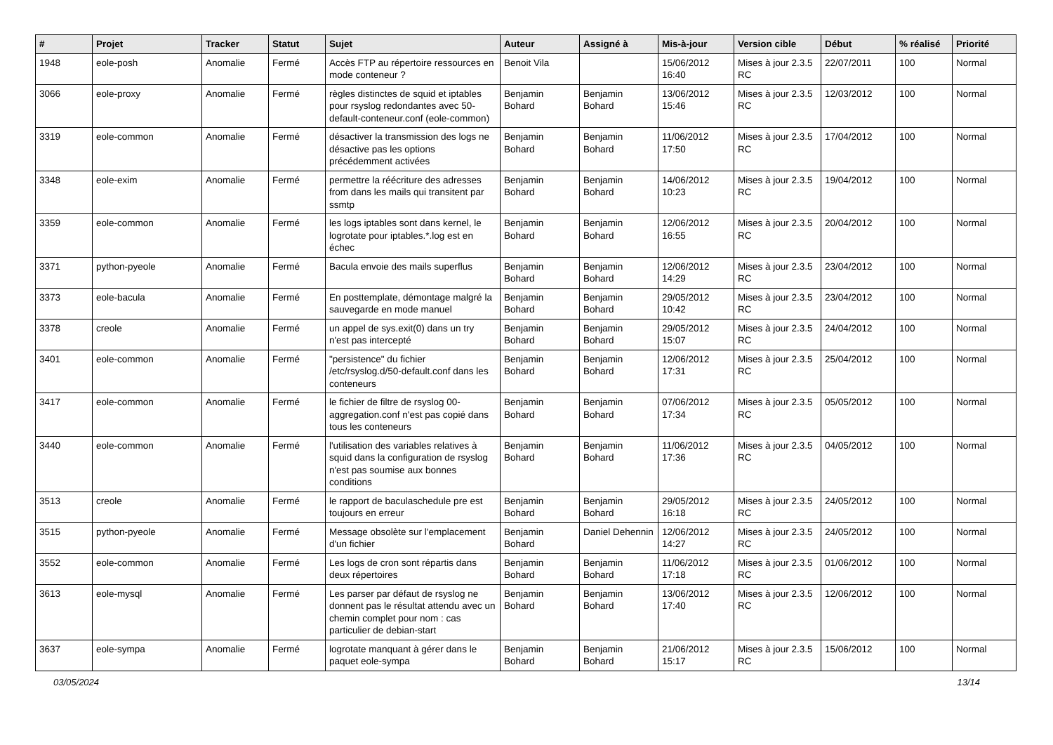| # | Projet | Tracker | Statut | Sujet | Auteur | Assigné à | Mis-à-jour | Version cible | Début | % réalisé | Priorité |
| --- | --- | --- | --- | --- | --- | --- | --- | --- | --- | --- | --- |
| 1948 | eole-posh | Anomalie | Fermé | Accès FTP au répertoire ressources en mode conteneur ? | Benoit Vila | | 15/06/2012 16:40 | Mises à jour 2.3.5 RC | 22/07/2011 | 100 | Normal |
| 3066 | eole-proxy | Anomalie | Fermé | règles distinctes de squid et iptables pour rsyslog redondantes avec 50-default-conteneur.conf (eole-common) | Benjamin Bohard | Benjamin Bohard | 13/06/2012 15:46 | Mises à jour 2.3.5 RC | 12/03/2012 | 100 | Normal |
| 3319 | eole-common | Anomalie | Fermé | désactiver la transmission des logs ne désactive pas les options précédemment activées | Benjamin Bohard | Benjamin Bohard | 11/06/2012 17:50 | Mises à jour 2.3.5 RC | 17/04/2012 | 100 | Normal |
| 3348 | eole-exim | Anomalie | Fermé | permettre la réécriture des adresses from dans les mails qui transitent par ssmtp | Benjamin Bohard | Benjamin Bohard | 14/06/2012 10:23 | Mises à jour 2.3.5 RC | 19/04/2012 | 100 | Normal |
| 3359 | eole-common | Anomalie | Fermé | les logs iptables sont dans kernel, le logrotate pour iptables.*.log est en échec | Benjamin Bohard | Benjamin Bohard | 12/06/2012 16:55 | Mises à jour 2.3.5 RC | 20/04/2012 | 100 | Normal |
| 3371 | python-pyeole | Anomalie | Fermé | Bacula envoie des mails superflus | Benjamin Bohard | Benjamin Bohard | 12/06/2012 14:29 | Mises à jour 2.3.5 RC | 23/04/2012 | 100 | Normal |
| 3373 | eole-bacula | Anomalie | Fermé | En posttemplate, démontage malgré la sauvegarde en mode manuel | Benjamin Bohard | Benjamin Bohard | 29/05/2012 10:42 | Mises à jour 2.3.5 RC | 23/04/2012 | 100 | Normal |
| 3378 | creole | Anomalie | Fermé | un appel de sys.exit(0) dans un try n'est pas intercepté | Benjamin Bohard | Benjamin Bohard | 29/05/2012 15:07 | Mises à jour 2.3.5 RC | 24/04/2012 | 100 | Normal |
| 3401 | eole-common | Anomalie | Fermé | "persistence" du fichier /etc/rsyslog.d/50-default.conf dans les conteneurs | Benjamin Bohard | Benjamin Bohard | 12/06/2012 17:31 | Mises à jour 2.3.5 RC | 25/04/2012 | 100 | Normal |
| 3417 | eole-common | Anomalie | Fermé | le fichier de filtre de rsyslog 00-aggregation.conf n'est pas copié dans tous les conteneurs | Benjamin Bohard | Benjamin Bohard | 07/06/2012 17:34 | Mises à jour 2.3.5 RC | 05/05/2012 | 100 | Normal |
| 3440 | eole-common | Anomalie | Fermé | l'utilisation des variables relatives à squid dans la configuration de rsyslog n'est pas soumise aux bonnes conditions | Benjamin Bohard | Benjamin Bohard | 11/06/2012 17:36 | Mises à jour 2.3.5 RC | 04/05/2012 | 100 | Normal |
| 3513 | creole | Anomalie | Fermé | le rapport de baculaschedule pre est toujours en erreur | Benjamin Bohard | Benjamin Bohard | 29/05/2012 16:18 | Mises à jour 2.3.5 RC | 24/05/2012 | 100 | Normal |
| 3515 | python-pyeole | Anomalie | Fermé | Message obsolète sur l'emplacement d'un fichier | Benjamin Bohard | Daniel Dehennin | 12/06/2012 14:27 | Mises à jour 2.3.5 RC | 24/05/2012 | 100 | Normal |
| 3552 | eole-common | Anomalie | Fermé | Les logs de cron sont répartis dans deux répertoires | Benjamin Bohard | Benjamin Bohard | 11/06/2012 17:18 | Mises à jour 2.3.5 RC | 01/06/2012 | 100 | Normal |
| 3613 | eole-mysql | Anomalie | Fermé | Les parser par défaut de rsyslog ne donnent pas le résultat attendu avec un chemin complet pour nom : cas particulier de debian-start | Benjamin Bohard | Benjamin Bohard | 13/06/2012 17:40 | Mises à jour 2.3.5 RC | 12/06/2012 | 100 | Normal |
| 3637 | eole-sympa | Anomalie | Fermé | logrotate manquant à gérer dans le paquet eole-sympa | Benjamin Bohard | Benjamin Bohard | 21/06/2012 15:17 | Mises à jour 2.3.5 RC | 15/06/2012 | 100 | Normal |
03/05/2024 13/14